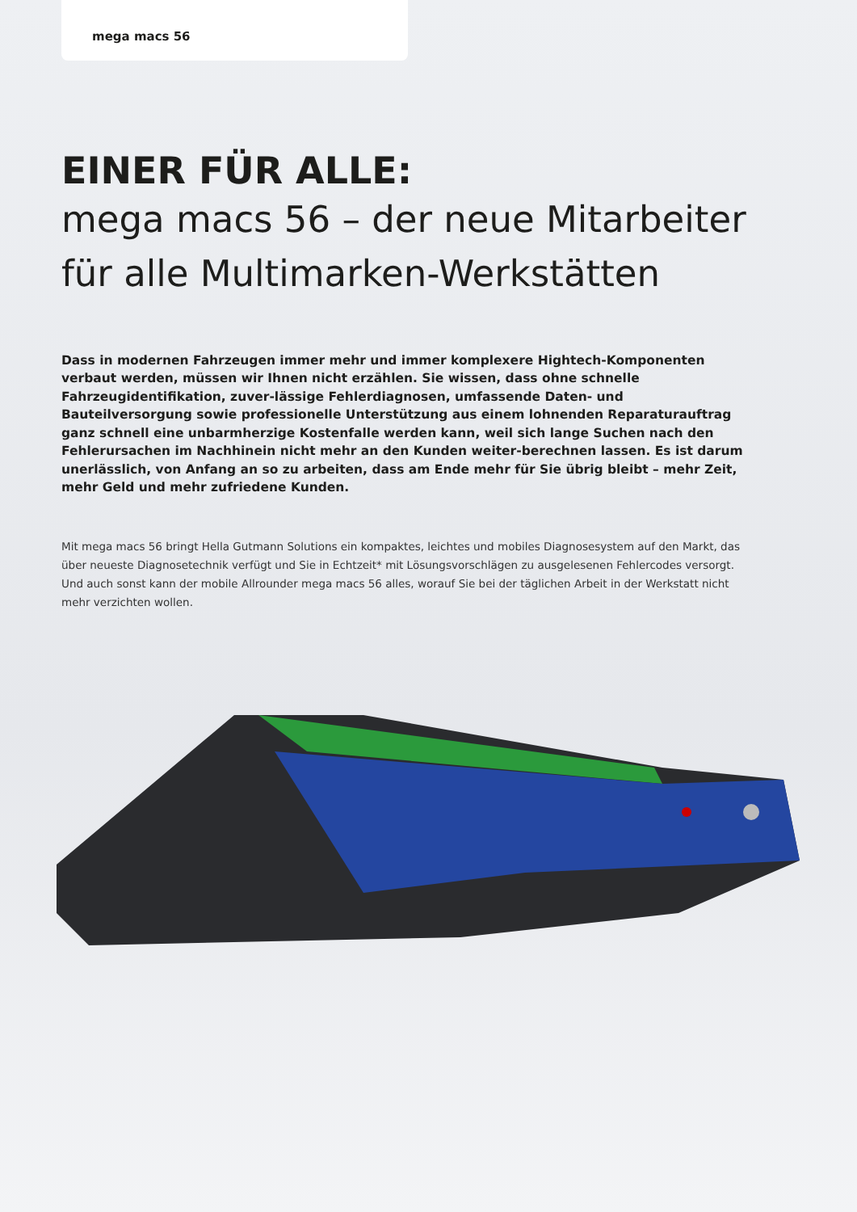mega macs 56
EINER FÜR ALLE:
mega macs 56 – der neue Mitarbeiter für alle Multimarken-Werkstätten
Dass in modernen Fahrzeugen immer mehr und immer komplexere Hightech-Komponenten verbaut werden, müssen wir Ihnen nicht erzählen. Sie wissen, dass ohne schnelle Fahrzeugidentifikation, zuver-lässige Fehlerdiagnosen, umfassende Daten- und Bauteilversorgung sowie professionelle Unterstützung aus einem lohnenden Reparaturauftrag ganz schnell eine unbarmherzige Kostenfalle werden kann, weil sich lange Suchen nach den Fehlerursachen im Nachhinein nicht mehr an den Kunden weiter-berechnen lassen. Es ist darum unerlässlich, von Anfang an so zu arbeiten, dass am Ende mehr für Sie übrig bleibt – mehr Zeit, mehr Geld und mehr zufriedene Kunden.
Mit mega macs 56 bringt Hella Gutmann Solutions ein kompaktes, leichtes und mobiles Diagnosesystem auf den Markt, das über neueste Diagnosetechnik verfügt und Sie in Echtzeit* mit Lösungsvorschlägen zu ausgelesenen Fehlercodes versorgt. Und auch sonst kann der mobile Allrounder mega macs 56 alles, worauf Sie bei der täglichen Arbeit in der Werkstatt nicht mehr verzichten wollen.